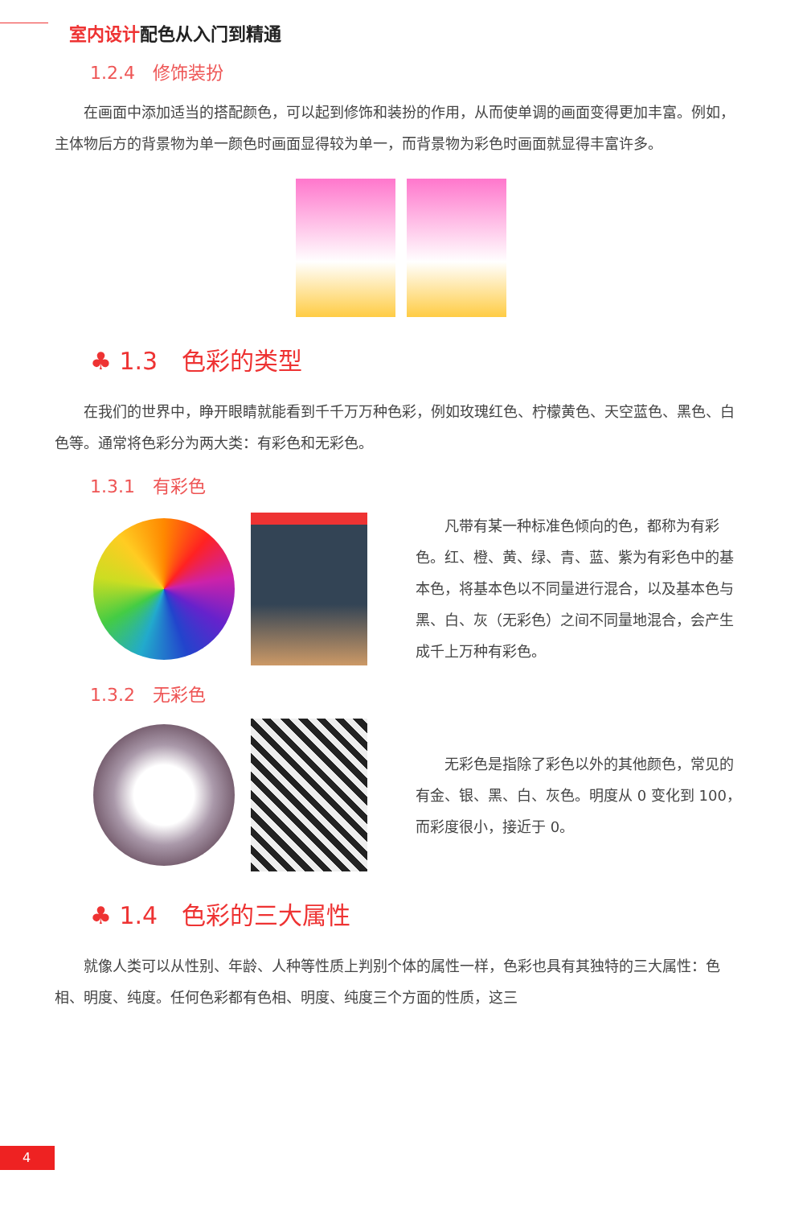室内设计配色从入门到精通
1.2.4　修饰装扮
在画面中添加适当的搭配颜色，可以起到修饰和装扮的作用，从而使单调的画面变得更加丰富。例如，主体物后方的背景物为单一颜色时画面显得较为单一，而背景物为彩色时画面就显得丰富许多。
♣ 1.3　色彩的类型
在我们的世界中，睁开眼睛就能看到千千万万种色彩，例如玫瑰红色、柠檬黄色、天空蓝色、黑色、白色等。通常将色彩分为两大类：有彩色和无彩色。
1.3.1　有彩色
凡带有某一种标准色倾向的色，都称为有彩色。红、橙、黄、绿、青、蓝、紫为有彩色中的基本色，将基本色以不同量进行混合，以及基本色与黑、白、灰（无彩色）之间不同量地混合，会产生成千上万种有彩色。
1.3.2　无彩色
无彩色是指除了彩色以外的其他颜色，常见的有金、银、黑、白、灰色。明度从 0 变化到 100，而彩度很小，接近于 0。
♣ 1.4　色彩的三大属性
就像人类可以从性别、年龄、人种等性质上判别个体的属性一样，色彩也具有其独特的三大属性：色相、明度、纯度。任何色彩都有色相、明度、纯度三个方面的性质，这三
4